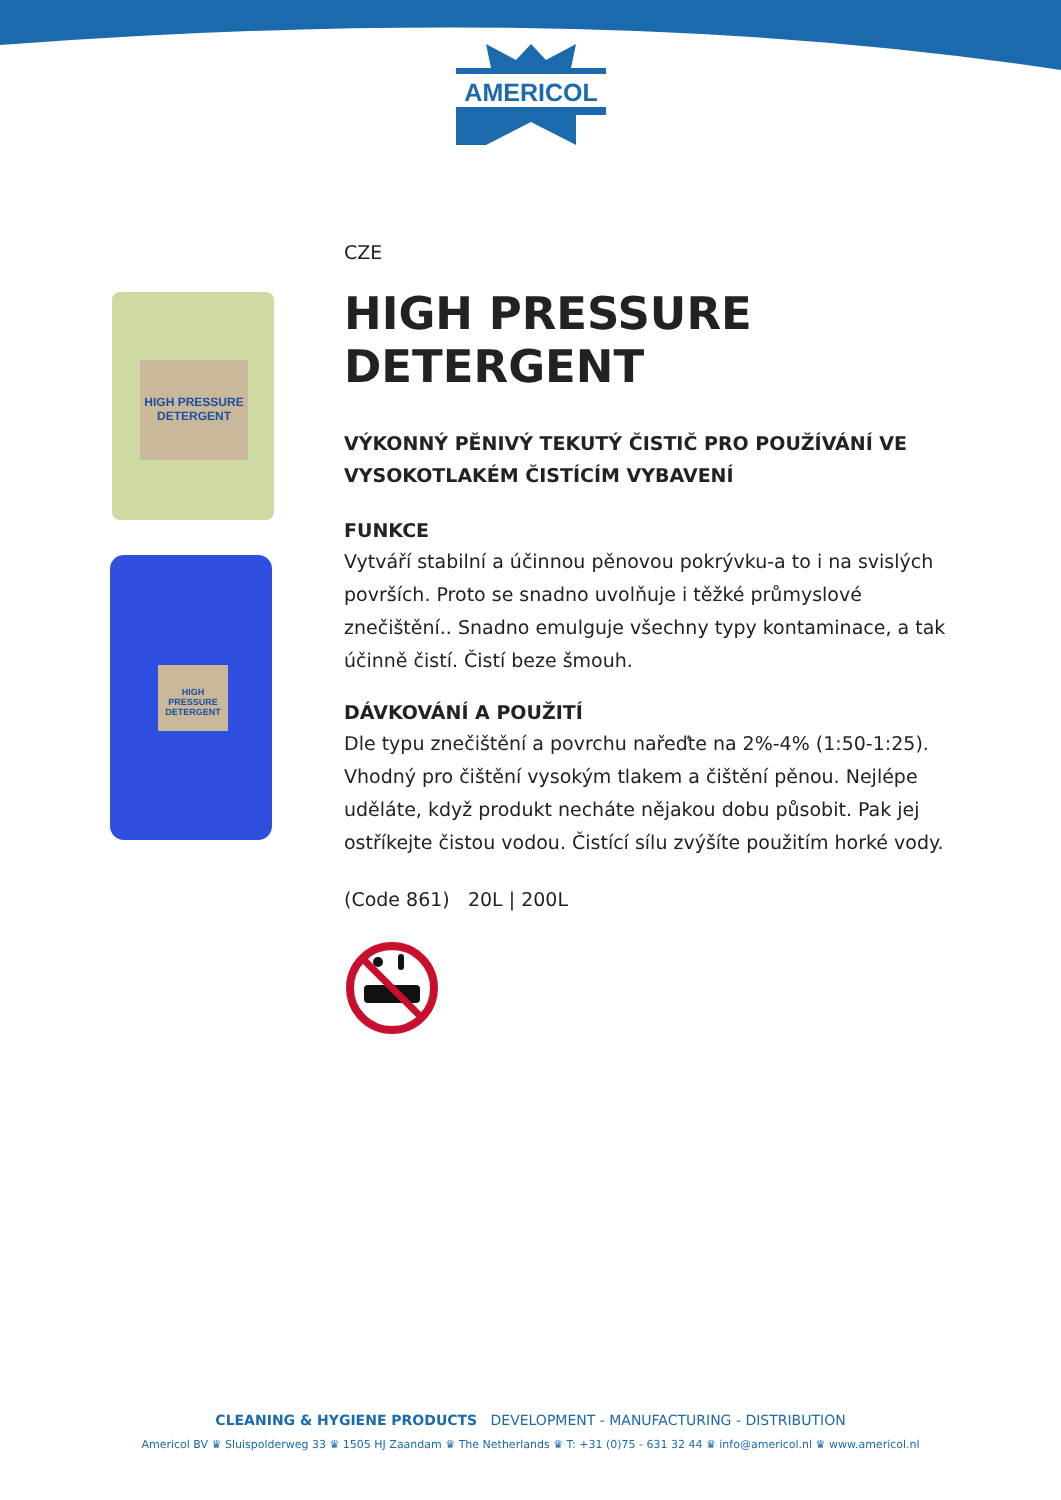AMERICOL
HIGH PRESSURE DETERGENT
HIGH PRESSURE DETERGENT
CZE
HIGH PRESSURE DETERGENT
VÝKONNÝ PĚNIVÝ TEKUTÝ ČISTIČ PRO POUŽÍVÁNÍ VE VYSOKOTLAKÉM ČISTÍCÍM VYBAVENÍ
FUNKCE
Vytváří stabilní a účinnou pěnovou pokrývku-a to i na svislých površích. Proto se snadno uvolňuje i těžké průmyslové znečištění.. Snadno emulguje všechny typy kontaminace, a tak účinně čistí. Čistí beze šmouh.
DÁVKOVÁNÍ A POUŽITÍ
Dle typu znečištění a povrchu nařeďte na 2%-4% (1:50-1:25). Vhodný pro čištění vysokým tlakem a čištění pěnou. Nejlépe uděláte, když produkt necháte nějakou dobu působit. Pak jej ostříkejte čistou vodou. Čistící sílu zvýšíte použitím horké vody.
(Code 861) 20L | 200L
CLEANING & HYGIENE PRODUCTS DEVELOPMENT - MANUFACTURING - DISTRIBUTION
Americol BV ♛ Sluispolderweg 33 ♛ 1505 HJ Zaandam ♛ The Netherlands ♛ T: +31 (0)75 - 631 32 44 ♛ info@americol.nl ♛ www.americol.nl